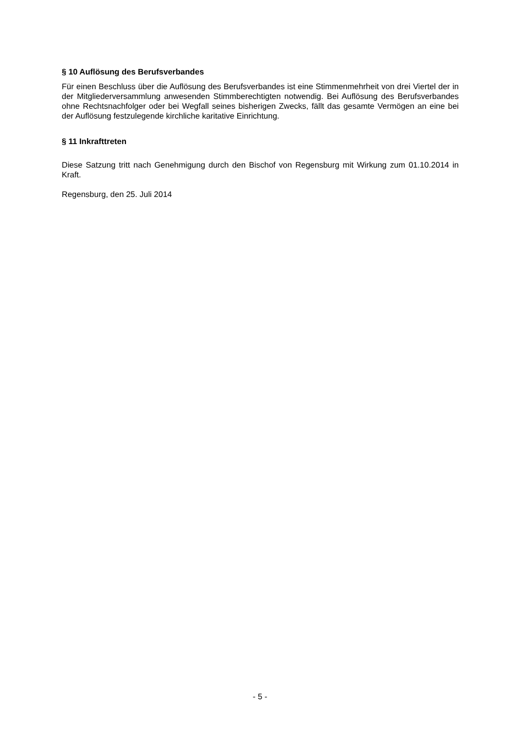§ 10 Auflösung des Berufsverbandes
Für einen Beschluss über die Auflösung des Berufsverbandes ist eine Stimmenmehrheit von drei Viertel der in der Mitgliederversammlung anwesenden Stimmberechtigten notwendig. Bei Auflösung des Berufsverbandes ohne Rechtsnachfolger oder bei Wegfall seines bisherigen Zwecks, fällt das gesamte Vermögen an eine bei der Auflösung festzulegende kirchliche karitative Einrichtung.
§ 11 Inkrafttreten
Diese Satzung tritt nach Genehmigung durch den Bischof von Regensburg mit Wirkung zum 01.10.2014 in Kraft.
Regensburg, den 25. Juli 2014
- 5 -